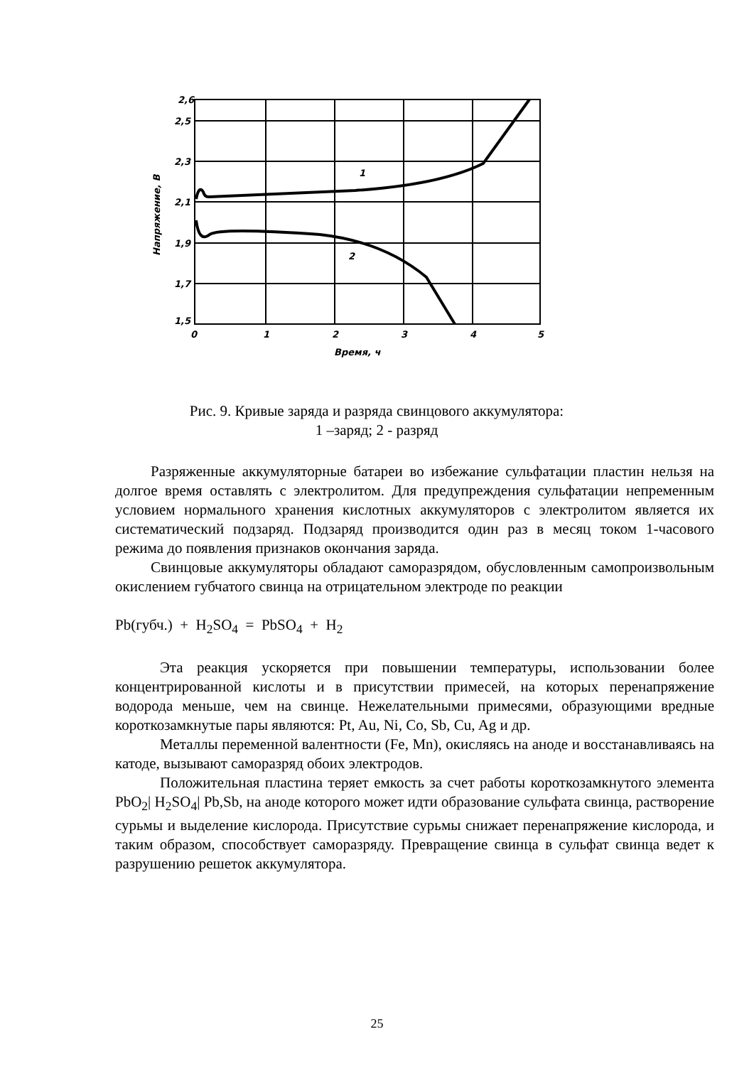2,6
2,5
2,3
2,1
1,9
1,7
1,5
0
1
2
3
4
5
Время, ч
1
2
Напряжение, В
Рис. 9. Кривые заряда и разряда свинцового аккумулятора:
1 –заряд; 2 - разряд
Разряженные аккумуляторные батареи во избежание сульфатации пластин нельзя на долгое время оставлять с электролитом. Для предупреждения сульфатации непременным условием нормального хранения кислотных аккумуляторов с электролитом является их систематический подзаряд. Подзаряд производится один раз в месяц током 1-часового режима до появления признаков окончания заряда.
Свинцовые аккумуляторы обладают саморазрядом, обусловленным самопроизвольным окислением губчатого свинца на отрицательном электроде по реакции
Pb(губч.) + H<sub>2</sub>SO<sub>4</sub> = PbSO<sub>4</sub> + H<sub>2</sub>
Эта реакция ускоряется при повышении температуры, использовании более концентрированной кислоты и в присутствии примесей, на которых перенапряжение водорода меньше, чем на свинце. Нежелательными примесями, образующими вредные короткозамкнутые пары являются: Pt, Au, Ni, Co, Sb, Cu, Ag и др.
Металлы переменной валентности (Fe, Mn), окисляясь на аноде и восстанавливаясь на катоде, вызывают саморазряд обоих электродов.
Положительная пластина теряет емкость за счет работы короткозамкнутого элемента PbO<sub>2</sub>| H<sub>2</sub>SO<sub>4</sub>| Pb,Sb, на аноде которого может идти образование сульфата свинца, растворение сурьмы и выделение кислорода. Присутствие сурьмы снижает перенапряжение кислорода, и таким образом, способствует саморазряду. Превращение свинца в сульфат свинца ведет к разрушению решеток аккумулятора.
25